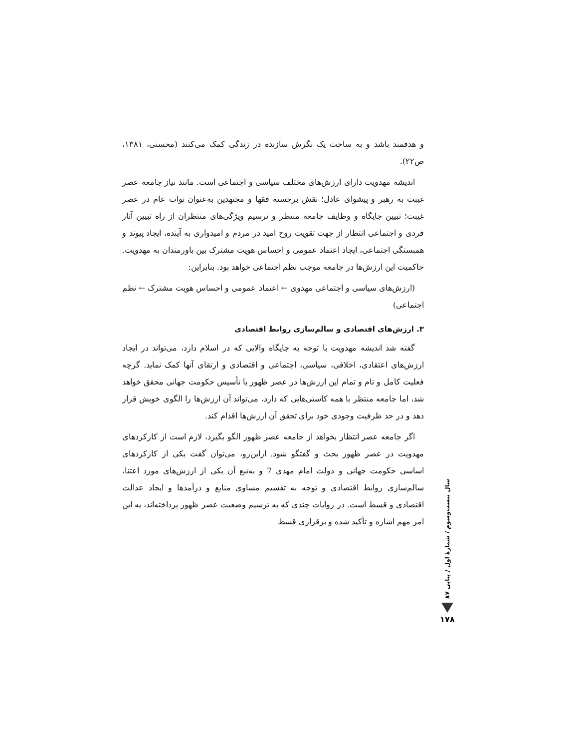و هدفمند باشد و به ساخت یک نگرش سازنده در زندگی کمک می‌کنند (محسنی، ۱۳۸۱، ص۲۲).
اندیشه مهدویت دارای ارزش‌های مختلف سیاسی و اجتماعی است. مانند نیاز جامعه عصر غیبت به رهبر و پیشوای عادل؛ نقش برجسته فقها و مجتهدین به‌عنوان نواب عام در عصر غیبت؛ تبیین جایگاه و وظایف جامعه منتظر و ترسیم ویژگی‌های منتظران از راه تبیین آثار فردی و اجتماعی انتظار از جهت تقویت روح امید در مردم و امیدواری به آینده، ایجاد پیوند و همبستگی اجتماعی، ایجاد اعتماد عمومی و احساس هویت مشترک بین باورمندان به مهدویت. حاکمیت این ارزش‌ها در جامعه موجب نظم اجتماعی خواهد بود. بنابراین:
(ارزش‌های سیاسی و اجتماعی مهدوی ← اعتماد عمومی و احساس هویت مشترک ← نظم اجتماعی)
۳. ارزش‌های اقتصادی و سالم‌سازی روابط اقتصادی
گفته شد اندیشه مهدویت با توجه به جایگاه والایی که در اسلام دارد، می‌تواند در ایجاد ارزش‌های اعتقادی، اخلاقی، سیاسی، اجتماعی و اقتصادی و ارتقای آنها کمک نماید. گرچه فعلیت کامل و تام و تمام این ارزش‌ها در عصر ظهور با تأسیس حکومت جهانی محقق خواهد شد، اما جامعه منتظر با همه کاستی‌هایی که دارد، می‌تواند آن ارزش‌ها را الگوی خویش قرار دهد و در حد ظرفیت وجودی خود برای تحقق آن ارزش‌ها اقدام کند.
اگر جامعه عصر انتظار بخواهد از جامعه عصر ظهور الگو بگیرد، لازم است از کارکردهای مهدویت در عصر ظهور بحث و گفتگو شود. ازاین‌رو، می‌توان گفت یکی از کارکردهای اساسی حکومت جهانی و دولت امام مهدی 7 و به‌تبع آن یکی از ارزش‌های مورد اعتنا، سالم‌سازی روابط اقتصادی و توجه به تقسیم مساوی منابع و درآمدها و ایجاد عدالت اقتصادی و قسط است. در روایات چندی که به ترسیم وضعیت عصر ظهور پرداخته‌اند، به این امر مهم اشاره و تأکید شده و برقراری قسط
سال بیست‌وسوم / شمارهٔ اول / پیاپی ۸۷
۱۷۸